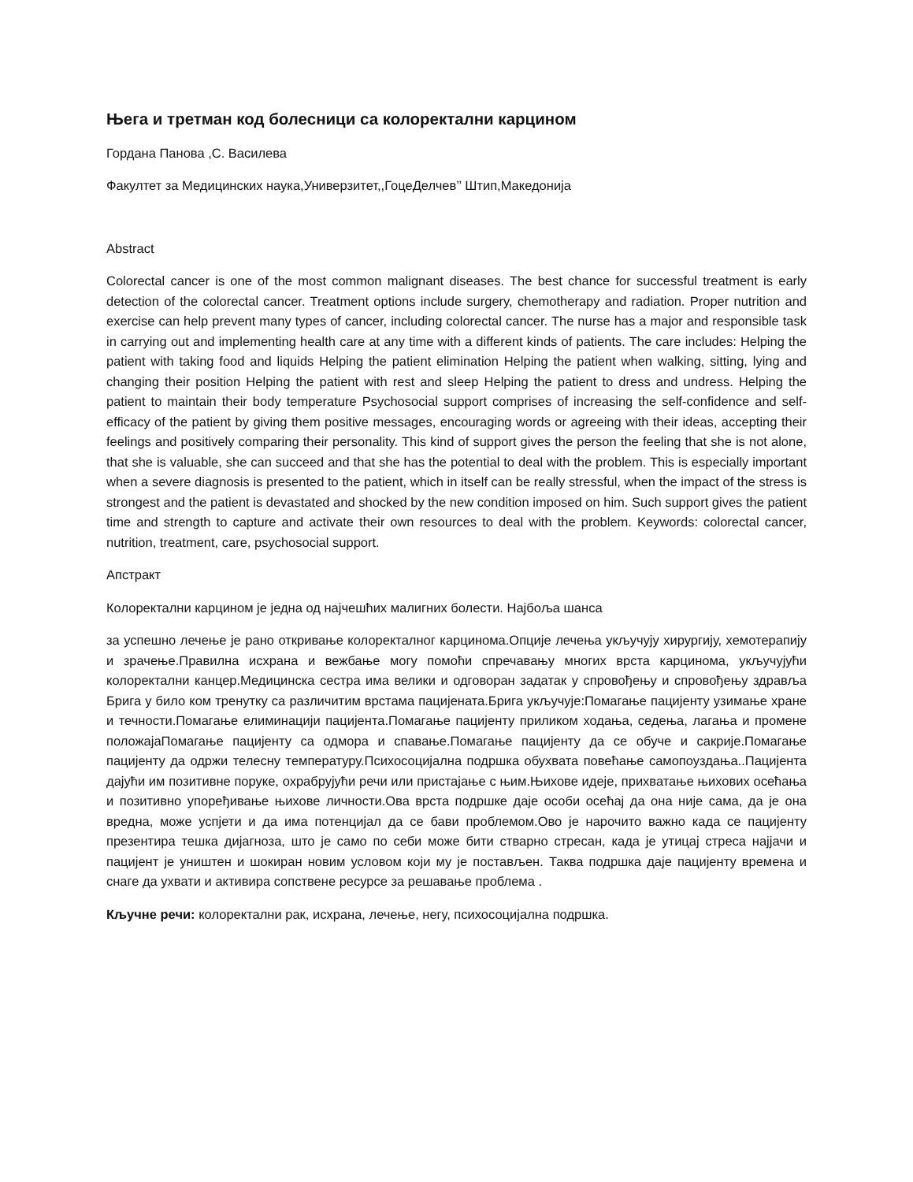Њега и третман код болесници са колоректални карцином
Гордана Панова ,С. Василева
Факултет за Медицинских наука,Универзитет,,ГоцеДелчев’’ Штип,Македонија
Abstract
Colorectal cancer is one of the most common malignant diseases. The best chance for successful treatment is early detection of the colorectal cancer. Treatment options include surgery, chemotherapy and radiation. Proper nutrition and exercise can help prevent many types of cancer, including colorectal cancer. The nurse has a major and responsible task in carrying out and implementing health care at any time with a different kinds of patients. The care includes: Helping the patient with taking food and liquids Helping the patient elimination Helping the patient when walking, sitting, lying and changing their position Helping the patient with rest and sleep Helping the patient to dress and undress. Helping the patient to maintain their body temperature Psychosocial support comprises of increasing the self-confidence and self-efficacy of the patient by giving them positive messages, encouraging words or agreeing with their ideas, accepting their feelings and positively comparing their personality. This kind of support gives the person the feeling that she is not alone, that she is valuable, she can succeed and that she has the potential to deal with the problem. This is especially important when a severe diagnosis is presented to the patient, which in itself can be really stressful, when the impact of the stress is strongest and the patient is devastated and shocked by the new condition imposed on him. Such support gives the patient time and strength to capture and activate their own resources to deal with the problem. Keywords: colorectal cancer, nutrition, treatment, care, psychosocial support.
Апстракт
Колоректални карцином је једна од најчешћих малигних болести. Најбоља шанса
за успешно лечење је рано откривање колоректалног карцинома.Опције лечења укључују хирургију, хемотерапију и зрачење.Правилна исхрана и вежбање могу помоћи спречавању многих врста карцинома, укључујући колоректални канцер.Медицинска сестра има велики и одговоран задатак у спровођењу и спровођењу здравља Брига у било ком тренутку са различитим врстама пацијената.Брига укључује:Помагање пацијенту узимање хране и течности.Помагање елиминацији пацијента.Помагање пацијенту приликом ходања, седења, лагања и промене положајаПомагање пацијенту са одмора и спавање.Помагање пацијенту да се обуче и сакрије.Помагање пацијенту да одржи телесну температуру.Психосоцијална подршка обухвата повећање самопоуздања..Пацијента дајући им позитивне поруке, охрабрујући речи или пристајање с њим.Њихове идеје, прихватање њихових осећања и позитивно упоређивање њихове личности.Ова врста подршке даје особи осећај да она није сама, да је она вредна, може успјети и да има потенцијал да се бави проблемом.Ово је нарочито важно када се пацијенту презентира тешка дијагноза, што је само по себи може бити стварно стресан, када је утицај стреса најјачи и пацијент је уништен и шокиран новим условом који му је постављен. Таква подршка даје пацијенту времена и снаге да ухвати и активира сопствене ресурсе за решавање проблема .
Кључне речи: колоректални рак, исхрана, лечење, негу, психосоцијална подршка.